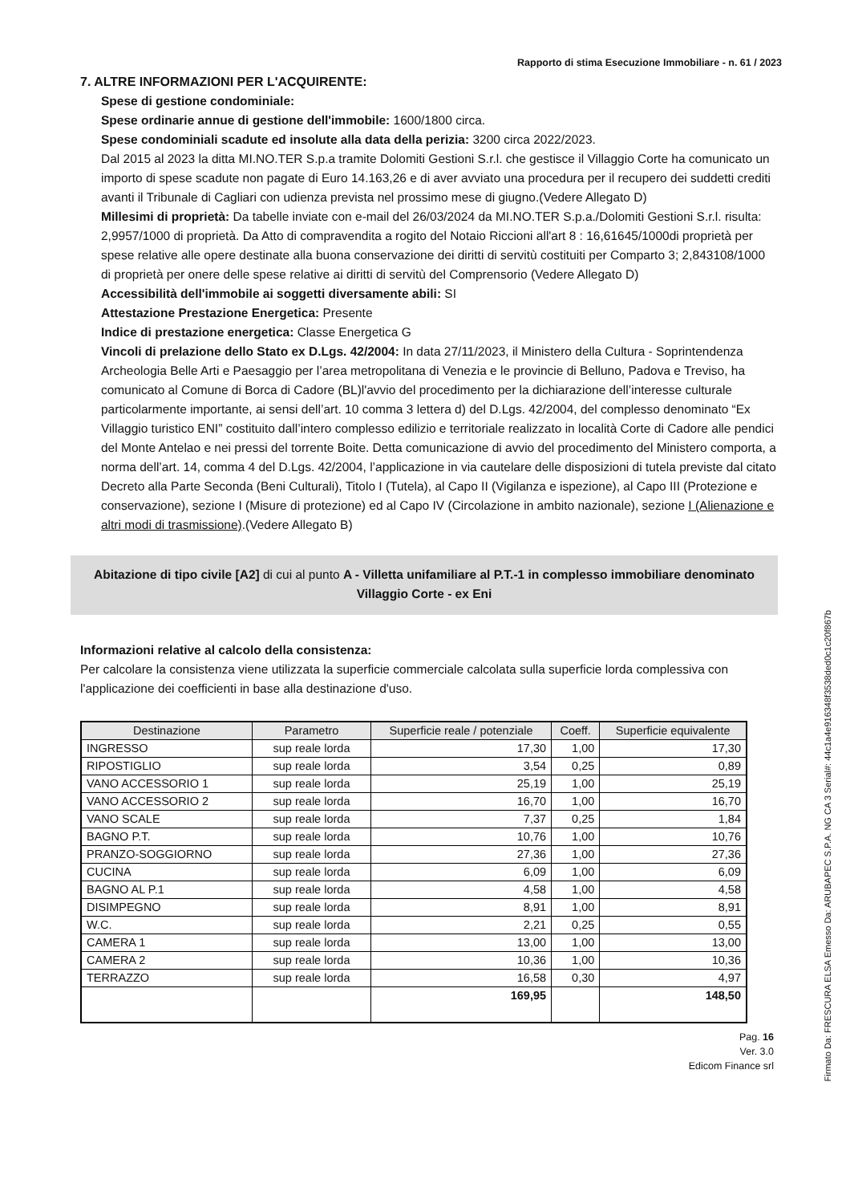Rapporto di stima Esecuzione Immobiliare - n. 61 / 2023
7. ALTRE INFORMAZIONI PER L'ACQUIRENTE:
Spese di gestione condominiale:
Spese ordinarie annue di gestione dell'immobile: 1600/1800 circa.
Spese condominiali scadute ed insolute alla data della perizia: 3200 circa 2022/2023.
Dal 2015 al 2023 la ditta MI.NO.TER S.p.a tramite Dolomiti Gestioni S.r.l. che gestisce il Villaggio Corte ha comunicato un importo di spese scadute non pagate di Euro 14.163,26 e di aver avviato una procedura per il recupero dei suddetti crediti avanti il Tribunale di Cagliari con udienza prevista nel prossimo mese di giugno.(Vedere Allegato D)
Millesimi di proprietà: Da tabelle inviate con e-mail del 26/03/2024 da MI.NO.TER S.p.a./Dolomiti Gestioni S.r.l. risulta: 2,9957/1000 di proprietà. Da Atto di compravendita a rogito del Notaio Riccioni all'art 8 : 16,61645/1000di proprietà per spese relative alle opere destinate alla buona conservazione dei diritti di servitù costituiti per Comparto 3; 2,843108/1000 di proprietà per onere delle spese relative ai diritti di servitù del Comprensorio (Vedere Allegato D)
Accessibilità dell'immobile ai soggetti diversamente abili: SI
Attestazione Prestazione Energetica: Presente
Indice di prestazione energetica: Classe Energetica G
Vincoli di prelazione dello Stato ex D.Lgs. 42/2004: In data 27/11/2023, il Ministero della Cultura - Soprintendenza Archeologia Belle Arti e Paesaggio per l’area metropolitana di Venezia e le provincie di Belluno, Padova e Treviso, ha comunicato al Comune di Borca di Cadore (BL)l'avvio del procedimento per la dichiarazione dell’interesse culturale particolarmente importante, ai sensi dell’art. 10 comma 3 lettera d) del D.Lgs. 42/2004, del complesso denominato “Ex Villaggio turistico ENI” costituito dall’intero complesso edilizio e territoriale realizzato in località Corte di Cadore alle pendici del Monte Antelao e nei pressi del torrente Boite. Detta comunicazione di avvio del procedimento del Ministero comporta, a norma dell’art. 14, comma 4 del D.Lgs. 42/2004, l’applicazione in via cautelare delle disposizioni di tutela previste dal citato Decreto alla Parte Seconda (Beni Culturali), Titolo I (Tutela), al Capo II (Vigilanza e ispezione), al Capo III (Protezione e conservazione), sezione I (Misure di protezione) ed al Capo IV (Circolazione in ambito nazionale), sezione I (Alienazione e altri modi di trasmissione).(Vedere Allegato B)
Abitazione di tipo civile [A2] di cui al punto A - Villetta unifamiliare al P.T.-1 in complesso immobiliare denominato Villaggio Corte - ex Eni
Informazioni relative al calcolo della consistenza:
Per calcolare la consistenza viene utilizzata la superficie commerciale calcolata sulla superficie lorda complessiva con l'applicazione dei coefficienti in base alla destinazione d'uso.
| Destinazione | Parametro | Superficie reale / potenziale | Coeff. | Superficie equivalente |
| --- | --- | --- | --- | --- |
| INGRESSO | sup reale lorda | 17,30 | 1,00 | 17,30 |
| RIPOSTIGLIO | sup reale lorda | 3,54 | 0,25 | 0,89 |
| VANO ACCESSORIO 1 | sup reale lorda | 25,19 | 1,00 | 25,19 |
| VANO ACCESSORIO 2 | sup reale lorda | 16,70 | 1,00 | 16,70 |
| VANO SCALE | sup reale lorda | 7,37 | 0,25 | 1,84 |
| BAGNO P.T. | sup reale lorda | 10,76 | 1,00 | 10,76 |
| PRANZO-SOGGIORNO | sup reale lorda | 27,36 | 1,00 | 27,36 |
| CUCINA | sup reale lorda | 6,09 | 1,00 | 6,09 |
| BAGNO AL P.1 | sup reale lorda | 4,58 | 1,00 | 4,58 |
| DISIMPEGNO | sup reale lorda | 8,91 | 1,00 | 8,91 |
| W.C. | sup reale lorda | 2,21 | 0,25 | 0,55 |
| CAMERA 1 | sup reale lorda | 13,00 | 1,00 | 13,00 |
| CAMERA 2 | sup reale lorda | 10,36 | 1,00 | 10,36 |
| TERRAZZO | sup reale lorda | 16,58 | 0,30 | 4,97 |
| | | 169,95 | | 148,50 |
Pag. 16
Ver. 3.0
Edicom Finance srl
Firmato Da: FRESCURA ELSA Emesso Da: ARUBAPEC S.P.A. NG CA 3 Serial#: 44c1a4e916348f3538ded0c1c20f867b